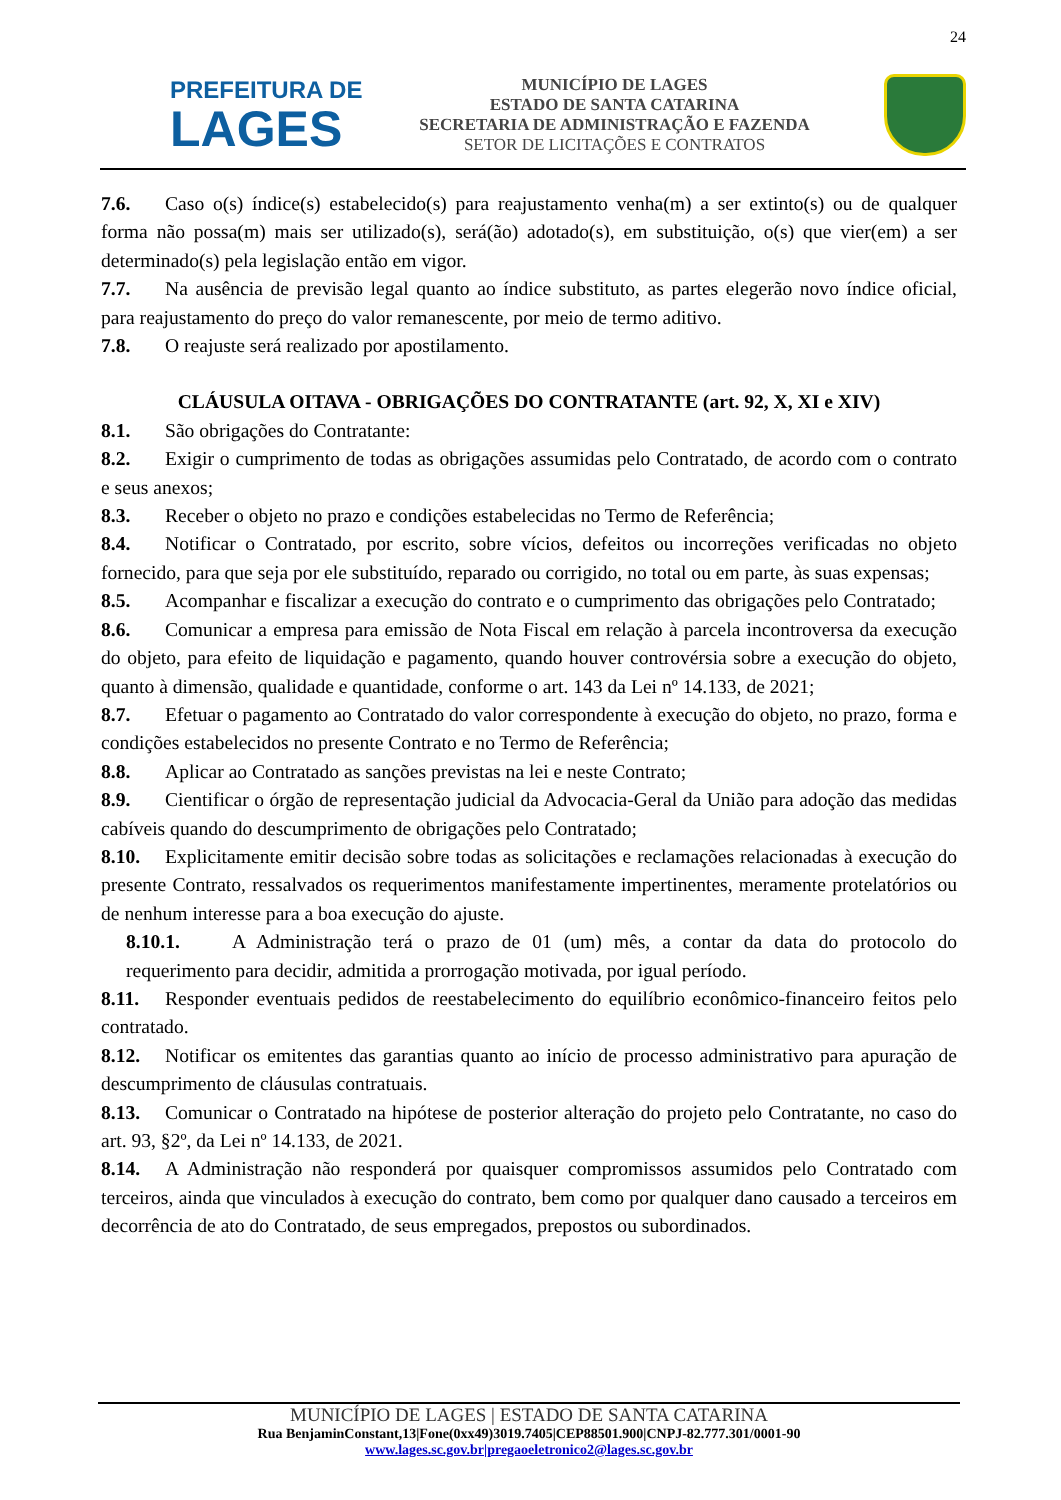24
PREFEITURA DE
LAGES
MUNICÍPIO DE LAGES
ESTADO DE SANTA CATARINA
SECRETARIA DE ADMINISTRAÇÃO E FAZENDA
SETOR DE LICITAÇÕES E CONTRATOS
7.6. Caso o(s) índice(s) estabelecido(s) para reajustamento venha(m) a ser extinto(s) ou de qualquer forma não possa(m) mais ser utilizado(s), será(ão) adotado(s), em substituição, o(s) que vier(em) a ser determinado(s) pela legislação então em vigor.
7.7. Na ausência de previsão legal quanto ao índice substituto, as partes elegerão novo índice oficial, para reajustamento do preço do valor remanescente, por meio de termo aditivo.
7.8. O reajuste será realizado por apostilamento.
CLÁUSULA OITAVA - OBRIGAÇÕES DO CONTRATANTE (art. 92, X, XI e XIV)
8.1. São obrigações do Contratante:
8.2. Exigir o cumprimento de todas as obrigações assumidas pelo Contratado, de acordo com o contrato e seus anexos;
8.3. Receber o objeto no prazo e condições estabelecidas no Termo de Referência;
8.4. Notificar o Contratado, por escrito, sobre vícios, defeitos ou incorreções verificadas no objeto fornecido, para que seja por ele substituído, reparado ou corrigido, no total ou em parte, às suas expensas;
8.5. Acompanhar e fiscalizar a execução do contrato e o cumprimento das obrigações pelo Contratado;
8.6. Comunicar a empresa para emissão de Nota Fiscal em relação à parcela incontroversa da execução do objeto, para efeito de liquidação e pagamento, quando houver controvérsia sobre a execução do objeto, quanto à dimensão, qualidade e quantidade, conforme o art. 143 da Lei nº 14.133, de 2021;
8.7. Efetuar o pagamento ao Contratado do valor correspondente à execução do objeto, no prazo, forma e condições estabelecidos no presente Contrato e no Termo de Referência;
8.8. Aplicar ao Contratado as sanções previstas na lei e neste Contrato;
8.9. Cientificar o órgão de representação judicial da Advocacia-Geral da União para adoção das medidas cabíveis quando do descumprimento de obrigações pelo Contratado;
8.10. Explicitamente emitir decisão sobre todas as solicitações e reclamações relacionadas à execução do presente Contrato, ressalvados os requerimentos manifestamente impertinentes, meramente protelatórios ou de nenhum interesse para a boa execução do ajuste.
8.10.1. A Administração terá o prazo de 01 (um) mês, a contar da data do protocolo do requerimento para decidir, admitida a prorrogação motivada, por igual período.
8.11. Responder eventuais pedidos de reestabelecimento do equilíbrio econômico-financeiro feitos pelo contratado.
8.12. Notificar os emitentes das garantias quanto ao início de processo administrativo para apuração de descumprimento de cláusulas contratuais.
8.13. Comunicar o Contratado na hipótese de posterior alteração do projeto pelo Contratante, no caso do art. 93, §2º, da Lei nº 14.133, de 2021.
8.14. A Administração não responderá por quaisquer compromissos assumidos pelo Contratado com terceiros, ainda que vinculados à execução do contrato, bem como por qualquer dano causado a terceiros em decorrência de ato do Contratado, de seus empregados, prepostos ou subordinados.
MUNICÍPIO DE LAGES | ESTADO DE SANTA CATARINA
Rua BenjaminConstant,13|Fone(0xx49)3019.7405|CEP88501.900|CNPJ-82.777.301/0001-90
www.lages.sc.gov.br|pregaoeletronico2@lages.sc.gov.br